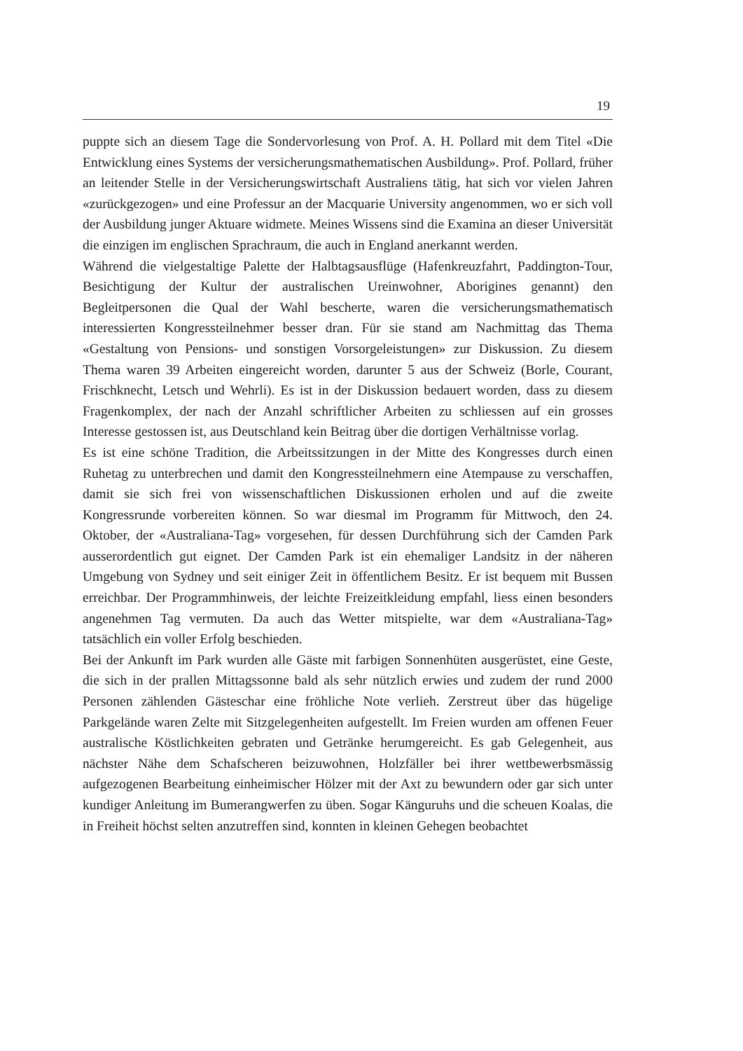19
puppte sich an diesem Tage die Sondervorlesung von Prof. A. H. Pollard mit dem Titel «Die Entwicklung eines Systems der versicherungsmathematischen Ausbildung». Prof. Pollard, früher an leitender Stelle in der Versicherungswirtschaft Australiens tätig, hat sich vor vielen Jahren «zurückgezogen» und eine Professur an der Macquarie University angenommen, wo er sich voll der Ausbildung junger Aktuare widmete. Meines Wissens sind die Examina an dieser Universität die einzigen im englischen Sprachraum, die auch in England anerkannt werden.
Während die vielgestaltige Palette der Halbtagsausflüge (Hafenkreuzfahrt, Paddington-Tour, Besichtigung der Kultur der australischen Ureinwohner, Aborigines genannt) den Begleitpersonen die Qual der Wahl bescherte, waren die versicherungsmathematisch interessierten Kongressteilnehmer besser dran. Für sie stand am Nachmittag das Thema «Gestaltung von Pensions- und sonstigen Vorsorgeleistungen» zur Diskussion. Zu diesem Thema waren 39 Arbeiten eingereicht worden, darunter 5 aus der Schweiz (Borle, Courant, Frischknecht, Letsch und Wehrli). Es ist in der Diskussion bedauert worden, dass zu diesem Fragenkomplex, der nach der Anzahl schriftlicher Arbeiten zu schliessen auf ein grosses Interesse gestossen ist, aus Deutschland kein Beitrag über die dortigen Verhältnisse vorlag.
Es ist eine schöne Tradition, die Arbeitssitzungen in der Mitte des Kongresses durch einen Ruhetag zu unterbrechen und damit den Kongressteilnehmern eine Atempause zu verschaffen, damit sie sich frei von wissenschaftlichen Diskussionen erholen und auf die zweite Kongressrunde vorbereiten können. So war diesmal im Programm für Mittwoch, den 24. Oktober, der «Australiana-Tag» vorgesehen, für dessen Durchführung sich der Camden Park ausserordentlich gut eignet. Der Camden Park ist ein ehemaliger Landsitz in der näheren Umgebung von Sydney und seit einiger Zeit in öffentlichem Besitz. Er ist bequem mit Bussen erreichbar. Der Programmhinweis, der leichte Freizeitkleidung empfahl, liess einen besonders angenehmen Tag vermuten. Da auch das Wetter mitspielte, war dem «Australiana-Tag» tatsächlich ein voller Erfolg beschieden.
Bei der Ankunft im Park wurden alle Gäste mit farbigen Sonnenhüten ausgerüstet, eine Geste, die sich in der prallen Mittagssonne bald als sehr nützlich erwies und zudem der rund 2000 Personen zählenden Gästeschar eine fröhliche Note verlieh. Zerstreut über das hügelige Parkgelände waren Zelte mit Sitzgelegenheiten aufgestellt. Im Freien wurden am offenen Feuer australische Köstlichkeiten gebraten und Getränke herumgereicht. Es gab Gelegenheit, aus nächster Nähe dem Schafscheren beizuwohnen, Holzfäller bei ihrer wettbewerbsmässig aufgezogenen Bearbeitung einheimischer Hölzer mit der Axt zu bewundern oder gar sich unter kundiger Anleitung im Bumerangwerfen zu üben. Sogar Känguruhs und die scheuen Koalas, die in Freiheit höchst selten anzutreffen sind, konnten in kleinen Gehegen beobachtet